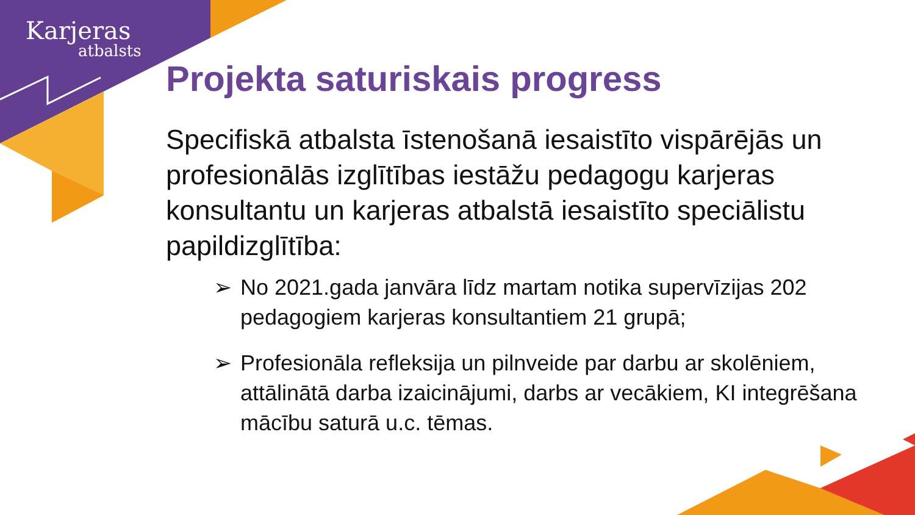Karjeras
atbalsts
Projekta saturiskais progress
Specifiskā atbalsta īstenošanā iesaistīto vispārējās un profesionālās izglītības iestāžu pedagogu karjeras konsultantu un karjeras atbalstā iesaistīto speciālistu papildizglītība:
➢ No 2021.gada janvāra līdz martam notika supervīzijas 202 pedagogiem karjeras konsultantiem 21 grupā;
➢ Profesionāla refleksija un pilnveide par darbu ar skolēniem, attālinātā darba izaicinājumi, darbs ar vecākiem, KI integrēšana mācību saturā u.c. tēmas.